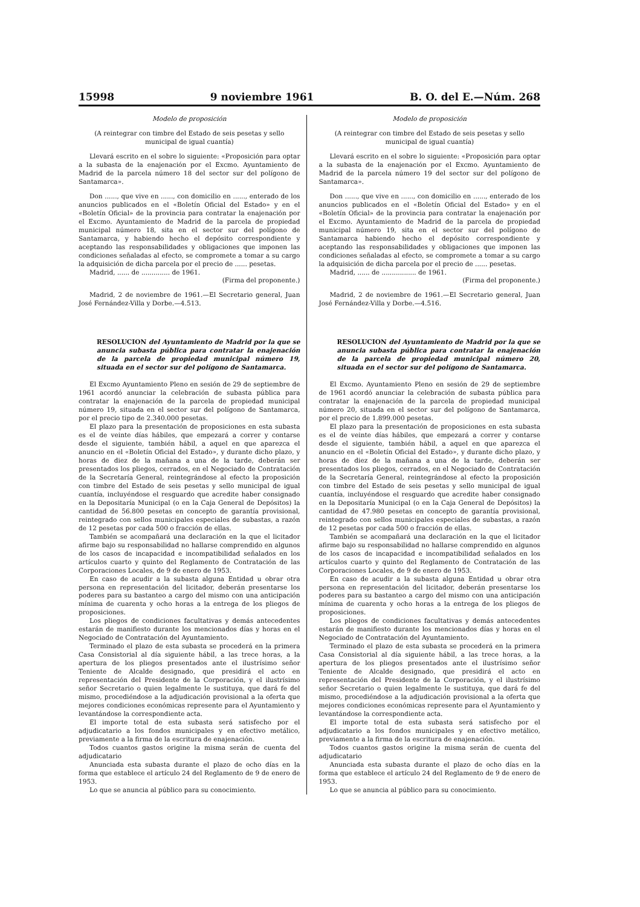15998 9 noviembre 1961 B. O. del E.—Núm. 268
Modelo de proposición
(A reintegrar con timbre del Estado de seis pesetas y sello municipal de igual cuantía)
Llevará escrito en el sobre lo siguiente: «Proposición para optar a la subasta de la enajenación por el Excmo. Ayuntamiento de Madrid de la parcela número 18 del sector sur del polígono de Santamarca».
Don ......, que vive en ......, con domicilio en ......, enterado de los anuncios publicados en el «Boletín Oficial del Estado» y en el «Boletín Oficial» de la provincia para contratar la enajenación por el Excmo. Ayuntamiento de Madrid de la parcela de propiedad municipal número 18, sita en el sector sur del polígono de Santamarca, y habiendo hecho el depósito correspondiente y aceptando las responsabilidades y obligaciones que imponen las condiciones señaladas al efecto, se compromete a tomar a su cargo la adquisición de dicha parcela por el precio de ...... pesetas.
Madrid, ...... de .............. de 1961.
(Firma del proponente.)
Madrid, 2 de noviembre de 1961.—El Secretario general, Juan José Fernández-Villa y Dorbe.—4.513.
RESOLUCION del Ayuntamiento de Madrid por la que se anuncia subasta pública para contratar la enajenación de la parcela de propiedad municipal número 19, situada en el sector sur del polígono de Santamarca.
El Excmo Ayuntamiento Pleno en sesión de 29 de septiembre de 1961 acordó anunciar la celebración de subasta pública para contratar la enajenación de la parcela de propiedad municipal número 19, situada en el sector sur del polígono de Santamarca, por el precio tipo de 2.340.000 pesetas.
El plazo para la presentación de proposiciones en esta subasta es el de veinte días hábiles, que empezará a correr y contarse desde el siguiente, también hábil, a aquel en que aparezca el anuncio en el «Boletín Oficial del Estado», y durante dicho plazo, y horas de diez de la mañana a una de la tarde, deberán ser presentados los pliegos, cerrados, en el Negociado de Contratación de la Secretaría General, reintegrándose al efecto la proposición con timbre del Estado de seis pesetas y sello municipal de igual cuantía, incluyéndose el resguardo que acredite haber consignado en la Depositaría Municipal (o en la Caja General de Depósitos) la cantidad de 56.800 pesetas en concepto de garantía provisional, reintegrado con sellos municipales especiales de subastas, a razón de 12 pesetas por cada 500 o fracción de ellas.
También se acompañará una declaración en la que el licitador afirme bajo su responsabilidad no hallarse comprendido en algunos de los casos de incapacidad e incompatibilidad señalados en los artículos cuarto y quinto del Reglamento de Contratación de las Corporaciones Locales, de 9 de enero de 1953.
En caso de acudir a la subasta alguna Entidad u obrar otra persona en representación del licitador, deberán presentarse los poderes para su bastanteo a cargo del mismo con una anticipación mínima de cuarenta y ocho horas a la entrega de los pliegos de proposiciones.
Los pliegos de condiciones facultativas y demás antecedentes estarán de manifiesto durante los mencionados días y horas en el Negociado de Contratación del Ayuntamiento.
Terminado el plazo de esta subasta se procederá en la primera Casa Consistorial al día siguiente hábil, a las trece horas, a la apertura de los pliegos presentados ante el ilustrísimo señor Teniente de Alcalde designado, que presidirá el acto en representación del Presidente de la Corporación, y el ilustrísimo señor Secretario o quien legalmente le sustituya, que dará fe del mismo, procediéndose a la adjudicación provisional a la oferta que mejores condiciones económicas represente para el Ayuntamiento y levantándose la correspondiente acta.
El importe total de esta subasta será satisfecho por el adjudicatario a los fondos municipales y en efectivo metálico, previamente a la firma de la escritura de enajenación.
Todos cuantos gastos origine la misma serán de cuenta del adjudicatario
Anunciada esta subasta durante el plazo de ocho días en la forma que establece el artículo 24 del Reglamento de 9 de enero de 1953.
Lo que se anuncia al público para su conocimiento.
Modelo de proposición
(A reintegrar con timbre del Estado de seis pesetas y sello municipal de igual cuantía)
Llevará escrito en el sobre lo siguiente: «Proposición para optar a la subasta de la enajenación por el Excmo. Ayuntamiento de Madrid de la parcela número 19 del sector sur del polígono de Santamarca».
Don ......, que vive en ......, con domicilio en ......, enterado de los anuncios publicados en el «Boletín Oficial del Estado» y en el «Boletín Oficial» de la provincia para contratar la enajenación por el Excmo. Ayuntamiento de Madrid de la parcela de propiedad municipal número 19, sita en el sector sur del polígono de Santamarca habiendo hecho el depósito correspondiente y aceptando las responsabilidades y obligaciones que imponen las condiciones señaladas al efecto, se compromete a tomar a su cargo la adquisición de dicha parcela por el precio de ...... pesetas.
Madrid, ...... de ................. de 1961.
(Firma del proponente.)
Madrid, 2 de noviembre de 1961.—El Secretario general, Juan José Fernández-Villa y Dorbe.—4.516.
RESOLUCION del Ayuntamiento de Madrid por la que se anuncia subasta pública para contratar la enajenación de la parcela de propiedad municipal número 20, situada en el sector sur del polígono de Santamarca.
El Excmo. Ayuntamiento Pleno en sesión de 29 de septiembre de 1961 acordó anunciar la celebración de subasta pública para contratar la enajenación de la parcela de propiedad municipal número 20, situada en el sector sur del polígono de Santamarca, por el precio de 1.899.000 pesetas.
El plazo para la presentación de proposiciones en esta subasta es el de veinte días hábiles, que empezará a correr y contarse desde el siguiente, también hábil, a aquel en que aparezca el anuncio en el «Boletín Oficial del Estado», y durante dicho plazo, y horas de diez de la mañana a una de la tarde, deberán ser presentados los pliegos, cerrados, en el Negociado de Contratación de la Secretaría General, reintegrándose al efecto la proposición con timbre del Estado de seis pesetas y sello municipal de igual cuantía, incluyéndose el resguardo que acredite haber consignado en la Depositaría Municipal (o en la Caja General de Depósitos) la cantidad de 47.980 pesetas en concepto de garantía provisional, reintegrado con sellos municipales especiales de subastas, a razón de 12 pesetas por cada 500 o fracción de ellas.
También se acompañará una declaración en la que el licitador afirme bajo su responsabilidad no hallarse comprendido en algunos de los casos de incapacidad e incompatibilidad señalados en los artículos cuarto y quinto del Reglamento de Contratación de las Corporaciones Locales, de 9 de enero de 1953.
En caso de acudir a la subasta alguna Entidad u obrar otra persona en representación del licitador, deberán presentarse los poderes para su bastanteo a cargo del mismo con una anticipación mínima de cuarenta y ocho horas a la entrega de los pliegos de proposiciones.
Los pliegos de condiciones facultativas y demás antecedentes estarán de manifiesto durante los mencionados días y horas en el Negociado de Contratación del Ayuntamiento.
Terminado el plazo de esta subasta se procederá en la primera Casa Consistorial al día siguiente hábil, a las trece horas, a la apertura de los pliegos presentados ante el ilustrísimo señor Teniente de Alcalde designado, que presidirá el acto en representación del Presidente de la Corporación, y el ilustrísimo señor Secretario o quien legalmente le sustituya, que dará fe del mismo, procediéndose a la adjudicación provisional a la oferta que mejores condiciones económicas represente para el Ayuntamiento y levantándose la correspondiente acta.
El importe total de esta subasta será satisfecho por el adjudicatario a los fondos municipales y en efectivo metálico, previamente a la firma de la escritura de enajenación.
Todos cuantos gastos origine la misma serán de cuenta del adjudicatario
Anunciada esta subasta durante el plazo de ocho días en la forma que establece el artículo 24 del Reglamento de 9 de enero de 1953.
Lo que se anuncia al público para su conocimiento.